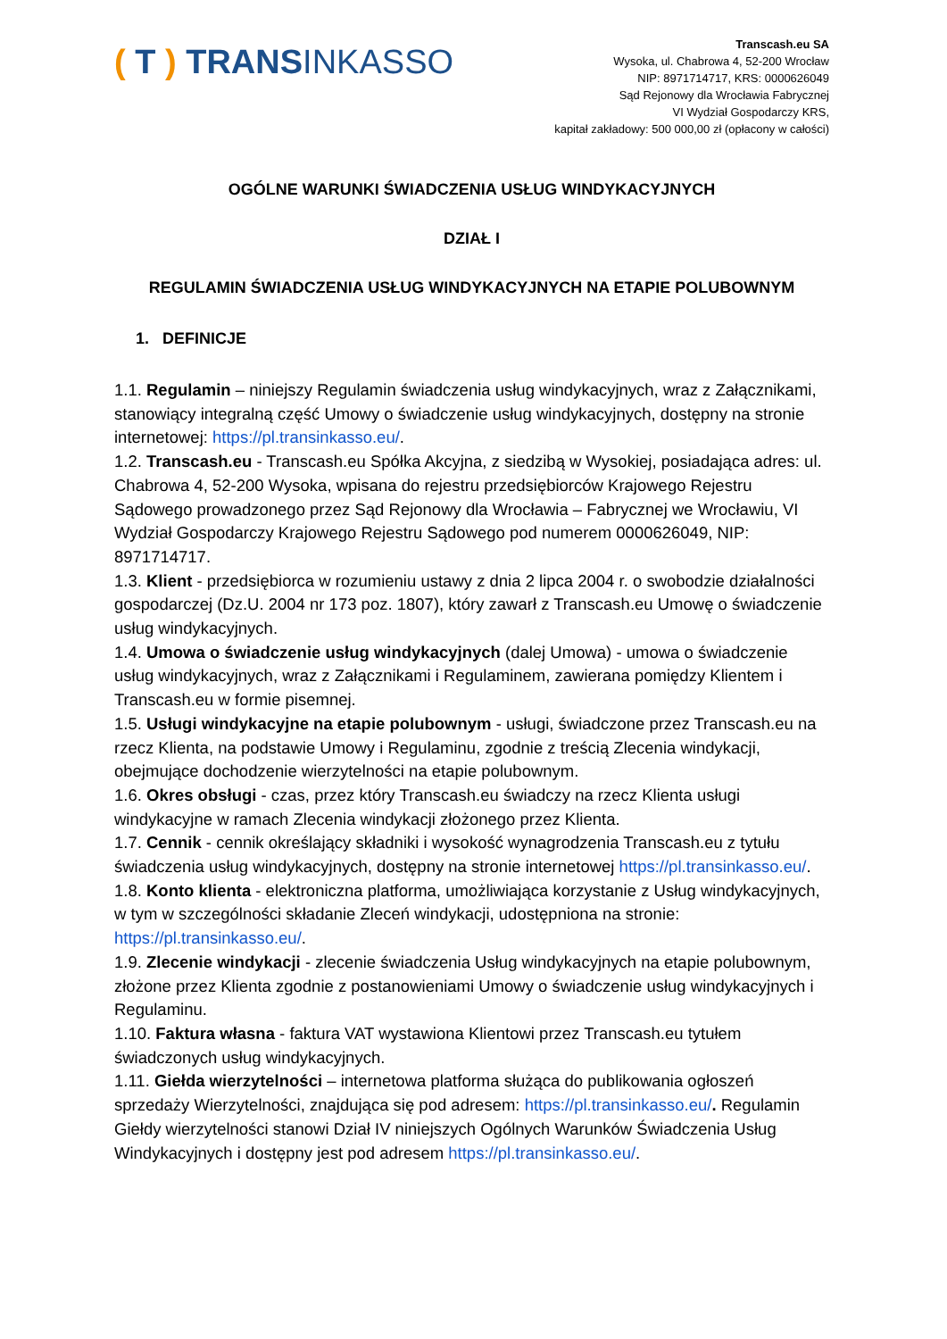( T ) TRANSINKASSO
Transcash.eu SA
Wysoka, ul. Chabrowa 4, 52-200 Wrocław
NIP: 8971714717, KRS: 0000626049
Sąd Rejonowy dla Wrocławia Fabrycznej
VI Wydział Gospodarczy KRS,
kapitał zakładowy: 500 000,00 zł (opłacony w całości)
OGÓLNE WARUNKI ŚWIADCZENIA USŁUG WINDYKACYJNYCH
DZIAŁ I
REGULAMIN ŚWIADCZENIA USŁUG WINDYKACYJNYCH NA ETAPIE POLUBOWNYM
1. DEFINICJE
1.1. Regulamin – niniejszy Regulamin świadczenia usług windykacyjnych, wraz z Załącznikami, stanowiący integralną część Umowy o świadczenie usług windykacyjnych, dostępny na stronie internetowej: https://pl.transinkasso.eu/.
1.2. Transcash.eu - Transcash.eu Spółka Akcyjna, z siedzibą w Wysokiej, posiadająca adres: ul. Chabrowa 4, 52-200 Wysoka, wpisana do rejestru przedsiębiorców Krajowego Rejestru Sądowego prowadzonego przez Sąd Rejonowy dla Wrocławia – Fabrycznej we Wrocławiu, VI Wydział Gospodarczy Krajowego Rejestru Sądowego pod numerem 0000626049, NIP: 8971714717.
1.3. Klient - przedsiębiorca w rozumieniu ustawy z dnia 2 lipca 2004 r. o swobodzie działalności gospodarczej (Dz.U. 2004 nr 173 poz. 1807), który zawarł z Transcash.eu Umowę o świadczenie usług windykacyjnych.
1.4. Umowa o świadczenie usług windykacyjnych (dalej Umowa) - umowa o świadczenie usług windykacyjnych, wraz z Załącznikami i Regulaminem, zawierana pomiędzy Klientem i Transcash.eu w formie pisemnej.
1.5. Usługi windykacyjne na etapie polubownym - usługi, świadczone przez Transcash.eu na rzecz Klienta, na podstawie Umowy i Regulaminu, zgodnie z treścią Zlecenia windykacji, obejmujące dochodzenie wierzytelności na etapie polubownym.
1.6. Okres obsługi - czas, przez który Transcash.eu świadczy na rzecz Klienta usługi windykacyjne w ramach Zlecenia windykacji złożonego przez Klienta.
1.7. Cennik - cennik określający składniki i wysokość wynagrodzenia Transcash.eu z tytułu świadczenia usług windykacyjnych, dostępny na stronie internetowej https://pl.transinkasso.eu/.
1.8. Konto klienta - elektroniczna platforma, umożliwiająca korzystanie z Usług windykacyjnych, w tym w szczególności składanie Zleceń windykacji, udostępniona na stronie: https://pl.transinkasso.eu/.
1.9. Zlecenie windykacji - zlecenie świadczenia Usług windykacyjnych na etapie polubownym, złożone przez Klienta zgodnie z postanowieniami Umowy o świadczenie usług windykacyjnych i Regulaminu.
1.10. Faktura własna - faktura VAT wystawiona Klientowi przez Transcash.eu tytułem świadczonych usług windykacyjnych.
1.11. Giełda wierzytelności – internetowa platforma służąca do publikowania ogłoszeń sprzedaży Wierzytelności, znajdująca się pod adresem: https://pl.transinkasso.eu/. Regulamin Giełdy wierzytelności stanowi Dział IV niniejszych Ogólnych Warunków Świadczenia Usług Windykacyjnych i dostępny jest pod adresem https://pl.transinkasso.eu/.